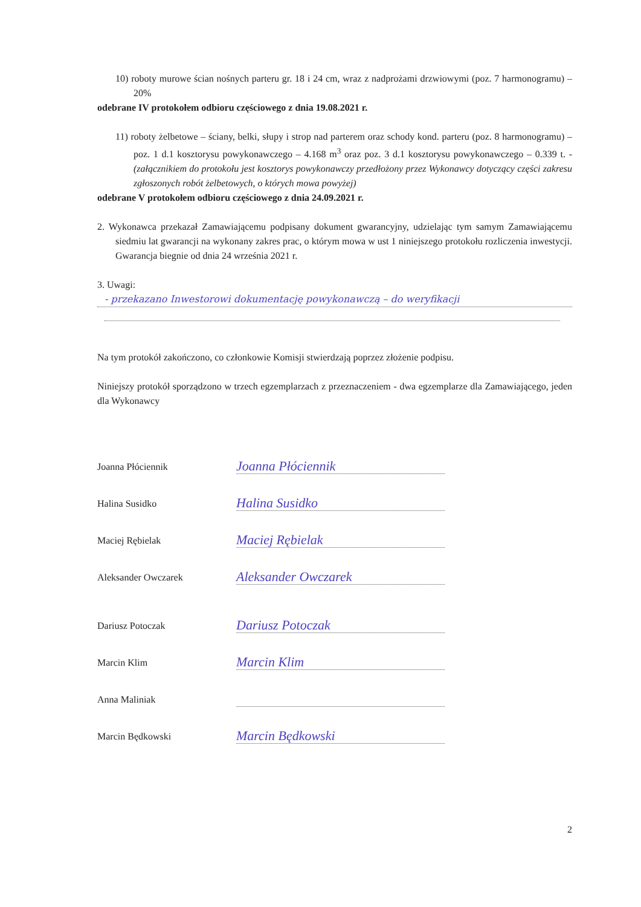10) roboty murowe ścian nośnych parteru gr. 18 i 24 cm, wraz z nadprożami drzwiowymi (poz. 7 harmonogramu) – 20%
odebrane IV protokołem odbioru częściowego z dnia 19.08.2021 r.
11) roboty żelbetowe – ściany, belki, słupy i strop nad parterem oraz schody kond. parteru (poz. 8 harmonogramu) – poz. 1 d.1 kosztorysu powykonawczego – 4.168 m<sup>3</sup> oraz poz. 3 d.1 kosztorysu powykonawczego – 0.339 t. - (załącznikiem do protokołu jest kosztorys powykonawczy przedłożony przez Wykonawcy dotyczący części zakresu zgłoszonych robót żelbetowych, o których mowa powyżej)
odebrane V protokołem odbioru częściowego z dnia 24.09.2021 r.
2. Wykonawca przekazał Zamawiającemu podpisany dokument gwarancyjny, udzielając tym samym Zamawiającemu siedmiu lat gwarancji na wykonany zakres prac, o którym mowa w ust 1 niniejszego protokołu rozliczenia inwestycji. Gwarancja biegnie od dnia 24 września 2021 r.
3. Uwagi:
- przekazano Inwestorowi dokumentację powykonawczą – do weryfikacji
Na tym protokół zakończono, co członkowie Komisji stwierdzają poprzez złożenie podpisu.
Niniejszy protokół sporządzono w trzech egzemplarzach z przeznaczeniem - dwa egzemplarze dla Zamawiającego, jeden dla Wykonawcy
Joanna Płóciennik Joanna Płóciennik
Halina Susidko Halina Susidko
Maciej Rębielak Maciej Rębielak
Aleksander Owczarek Aleksander Owczarek
Dariusz Potoczak Dariusz Potoczak
Marcin Klim Marcin Klim
Anna Maliniak
Marcin Będkowski Marcin Będkowski
2